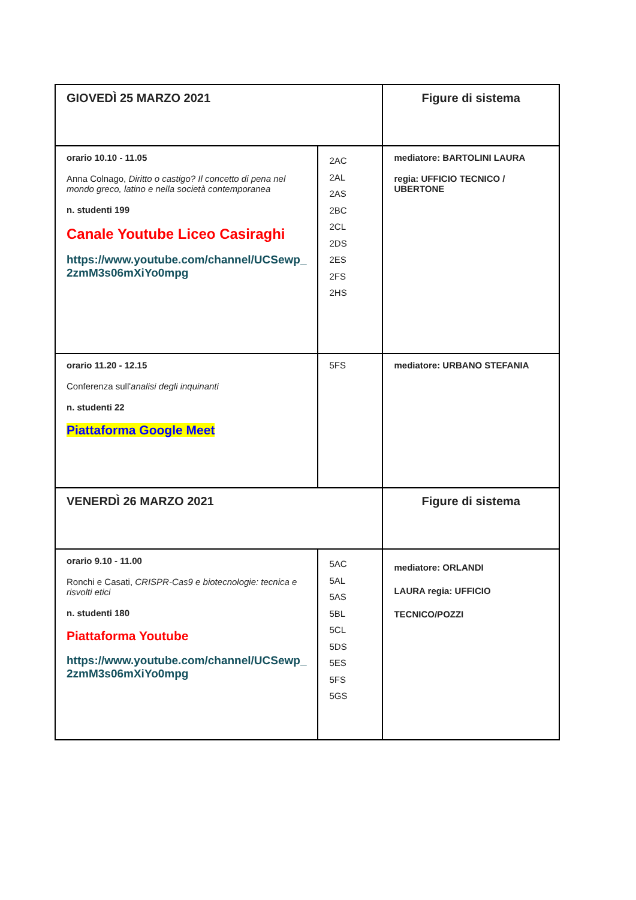| GIOVEDÌ 25 MARZO 2021 | | Figure di sistema |
| orario 10.10 - 11.05 Anna Colnago, Diritto o castigo? Il concetto di pena nel mondo greco, latino e nella società contemporanea n. studenti 199 Canale Youtube Liceo Casiraghi https://www.youtube.com/channel/UCSewp_ 2zmM3s06mXiYo0mpg | 2AC 2AL 2AS 2BC 2CL 2DS 2ES 2FS 2HS | mediatore: BARTOLINI LAURA regia: UFFICIO TECNICO / UBERTONE |
| orario 11.20 - 12.15 Conferenza sull' analisi degli inquinanti n. studenti 22 Piattaforma Google Meet | 5FS | mediatore: URBANO STEFANIA |
| VENERDÌ 26 MARZO 2021 | | Figure di sistema |
| orario 9.10 - 11.00 Ronchi e Casati, CRISPR-Cas9 e biotecnologie: tecnica e risvolti etici n. studenti 180 Piattaforma Youtube https://www.youtube.com/channel/UCSewp_ 2zmM3s06mXiYo0mpg | 5AC 5AL 5AS 5BL 5CL 5DS 5ES 5FS 5GS | mediatore: ORLANDI LAURA regia: UFFICIO TECNICO/POZZI |